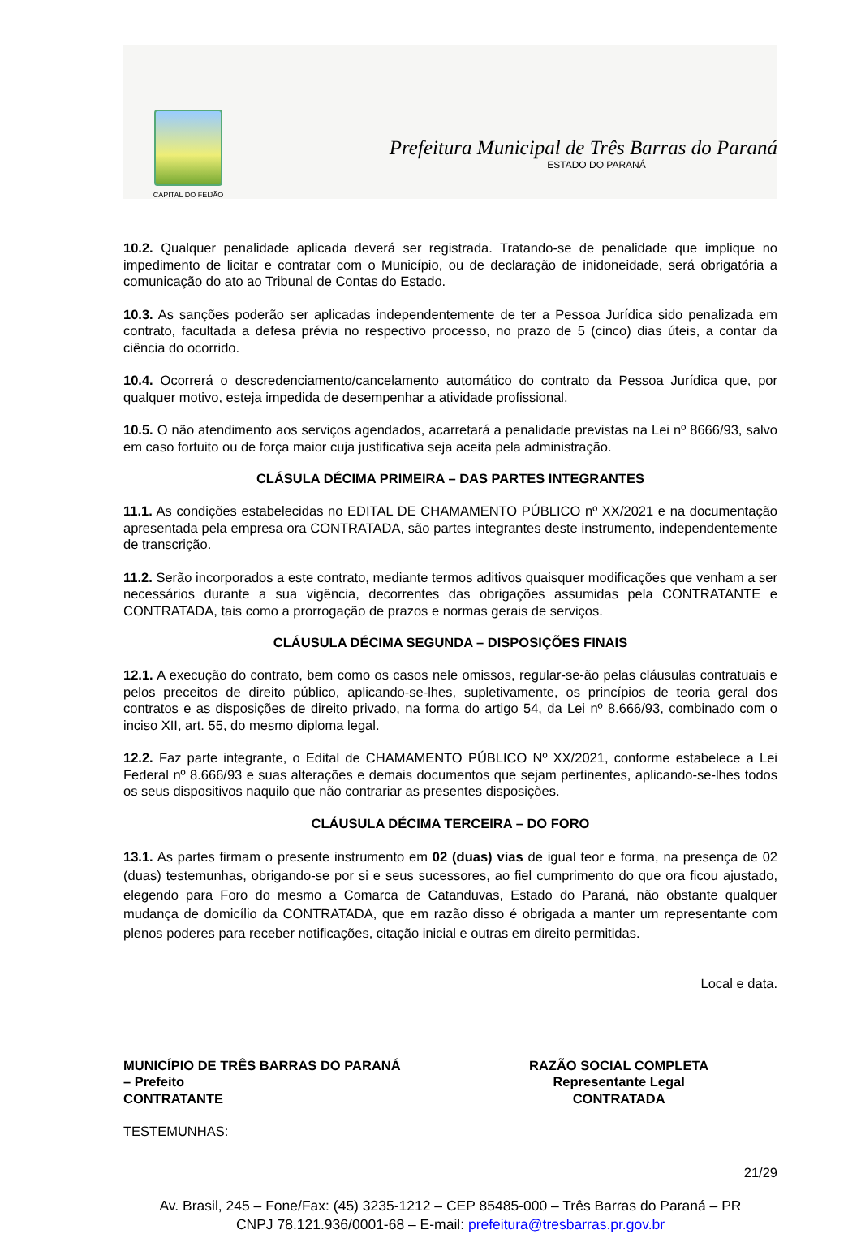CAPITAL DO FEIJÃO
Prefeitura Municipal de Três Barras do Paraná
ESTADO DO PARANÁ
10.2. Qualquer penalidade aplicada deverá ser registrada. Tratando-se de penalidade que implique no impedimento de licitar e contratar com o Município, ou de declaração de inidoneidade, será obrigatória a comunicação do ato ao Tribunal de Contas do Estado.
10.3. As sanções poderão ser aplicadas independentemente de ter a Pessoa Jurídica sido penalizada em contrato, facultada a defesa prévia no respectivo processo, no prazo de 5 (cinco) dias úteis, a contar da ciência do ocorrido.
10.4. Ocorrerá o descredenciamento/cancelamento automático do contrato da Pessoa Jurídica que, por qualquer motivo, esteja impedida de desempenhar a atividade profissional.
10.5. O não atendimento aos serviços agendados, acarretará a penalidade previstas na Lei nº 8666/93, salvo em caso fortuito ou de força maior cuja justificativa seja aceita pela administração.
CLÁSULA DÉCIMA PRIMEIRA – DAS PARTES INTEGRANTES
11.1. As condições estabelecidas no EDITAL DE CHAMAMENTO PÚBLICO nº XX/2021 e na documentação apresentada pela empresa ora CONTRATADA, são partes integrantes deste instrumento, independentemente de transcrição.
11.2. Serão incorporados a este contrato, mediante termos aditivos quaisquer modificações que venham a ser necessários durante a sua vigência, decorrentes das obrigações assumidas pela CONTRATANTE e CONTRATADA, tais como a prorrogação de prazos e normas gerais de serviços.
CLÁUSULA DÉCIMA SEGUNDA – DISPOSIÇÕES FINAIS
12.1. A execução do contrato, bem como os casos nele omissos, regular-se-ão pelas cláusulas contratuais e pelos preceitos de direito público, aplicando-se-lhes, supletivamente, os princípios de teoria geral dos contratos e as disposições de direito privado, na forma do artigo 54, da Lei nº 8.666/93, combinado com o inciso XII, art. 55, do mesmo diploma legal.
12.2. Faz parte integrante, o Edital de CHAMAMENTO PÚBLICO Nº XX/2021, conforme estabelece a Lei Federal nº 8.666/93 e suas alterações e demais documentos que sejam pertinentes, aplicando-se-lhes todos os seus dispositivos naquilo que não contrariar as presentes disposições.
CLÁUSULA DÉCIMA TERCEIRA – DO FORO
13.1. As partes firmam o presente instrumento em 02 (duas) vias de igual teor e forma, na presença de 02 (duas) testemunhas, obrigando-se por si e seus sucessores, ao fiel cumprimento do que ora ficou ajustado, elegendo para Foro do mesmo a Comarca de Catanduvas, Estado do Paraná, não obstante qualquer mudança de domicílio da CONTRATADA, que em razão disso é obrigada a manter um representante com plenos poderes para receber notificações, citação inicial e outras em direito permitidas.
Local e data.
MUNICÍPIO DE TRÊS BARRAS DO PARANÁ
– Prefeito
CONTRATANTE
RAZÃO SOCIAL COMPLETA
Representante Legal
CONTRATADA
TESTEMUNHAS:
21/29
Av. Brasil, 245 – Fone/Fax: (45) 3235-1212 – CEP 85485-000 – Três Barras do Paraná – PR
CNPJ 78.121.936/0001-68 – E-mail: prefeitura@tresbarras.pr.gov.br